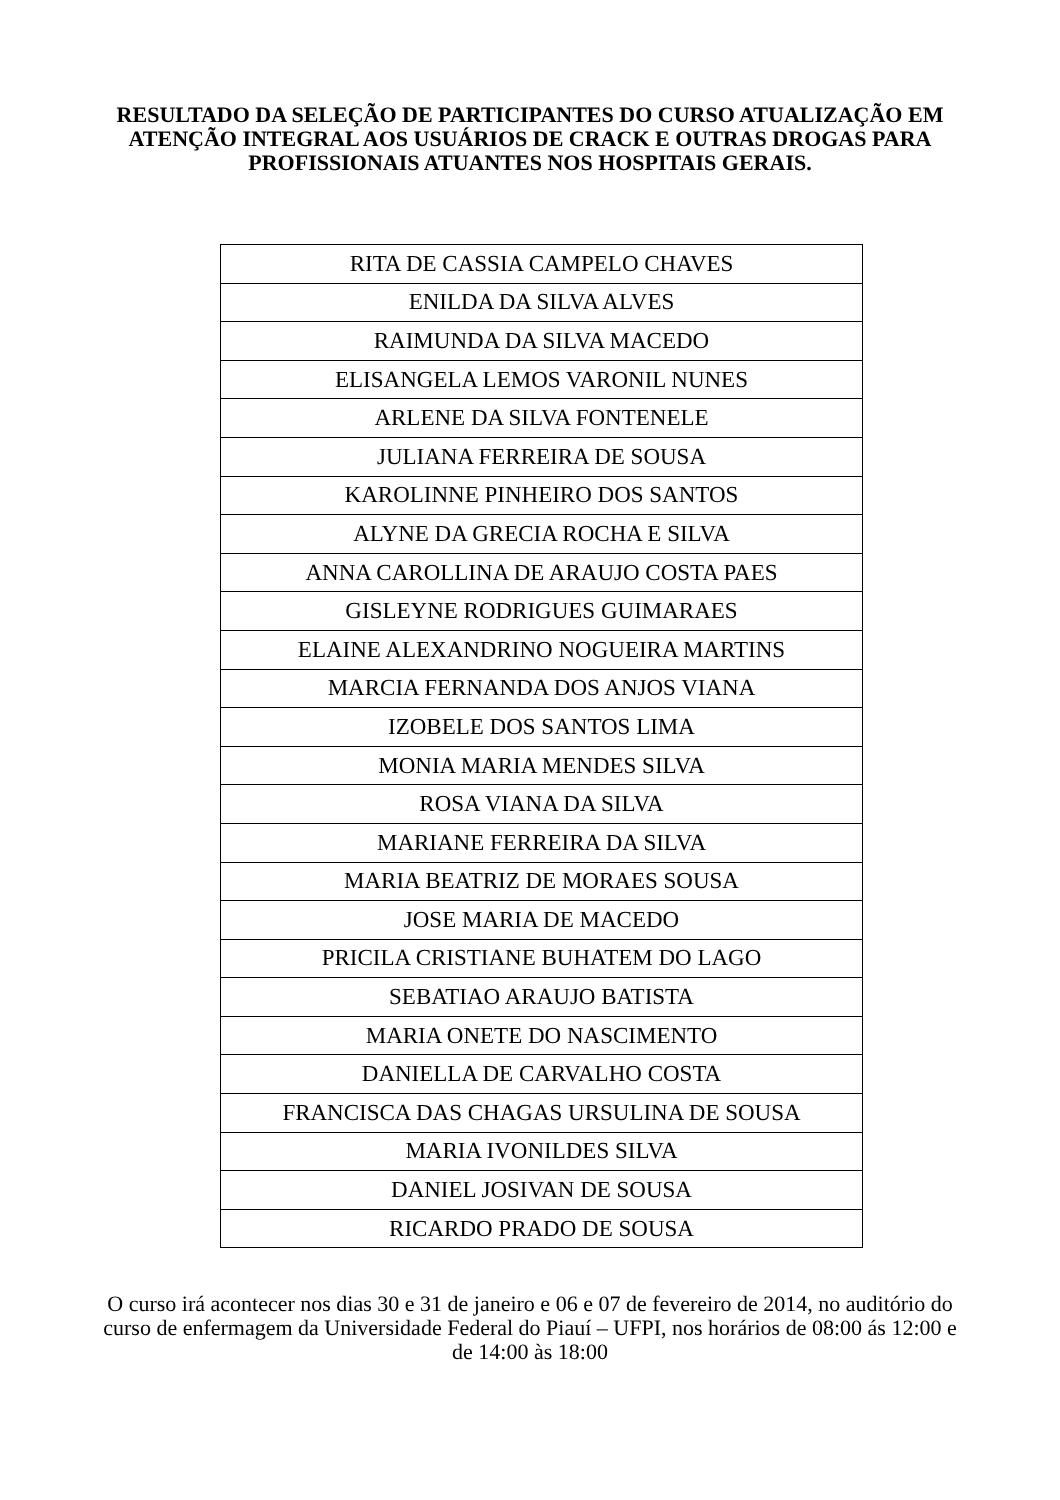RESULTADO DA SELEÇÃO DE PARTICIPANTES DO CURSO ATUALIZAÇÃO EM ATENÇÃO INTEGRAL AOS USUÁRIOS DE CRACK E OUTRAS DROGAS PARA PROFISSIONAIS ATUANTES NOS HOSPITAIS GERAIS.
| RITA DE CASSIA CAMPELO CHAVES |
| ENILDA DA SILVA ALVES |
| RAIMUNDA DA SILVA MACEDO |
| ELISANGELA LEMOS VARONIL NUNES |
| ARLENE DA SILVA FONTENELE |
| JULIANA FERREIRA DE SOUSA |
| KAROLINNE PINHEIRO DOS SANTOS |
| ALYNE DA GRECIA ROCHA E SILVA |
| ANNA CAROLLINA DE ARAUJO COSTA PAES |
| GISLEYNE RODRIGUES GUIMARAES |
| ELAINE ALEXANDRINO NOGUEIRA MARTINS |
| MARCIA FERNANDA DOS ANJOS VIANA |
| IZOBELE DOS SANTOS LIMA |
| MONIA MARIA MENDES SILVA |
| ROSA VIANA DA SILVA |
| MARIANE FERREIRA DA SILVA |
| MARIA BEATRIZ DE MORAES SOUSA |
| JOSE MARIA DE MACEDO |
| PRICILA CRISTIANE BUHATEM DO LAGO |
| SEBATIAO ARAUJO BATISTA |
| MARIA ONETE DO NASCIMENTO |
| DANIELLA DE CARVALHO COSTA |
| FRANCISCA DAS CHAGAS URSULINA DE SOUSA |
| MARIA IVONILDES SILVA |
| DANIEL JOSIVAN DE SOUSA |
| RICARDO PRADO DE SOUSA |
O curso irá acontecer nos dias 30 e 31 de janeiro e 06 e 07 de fevereiro de 2014, no auditório do curso de enfermagem da Universidade Federal do Piauí – UFPI, nos horários de 08:00 ás 12:00 e de 14:00 às 18:00